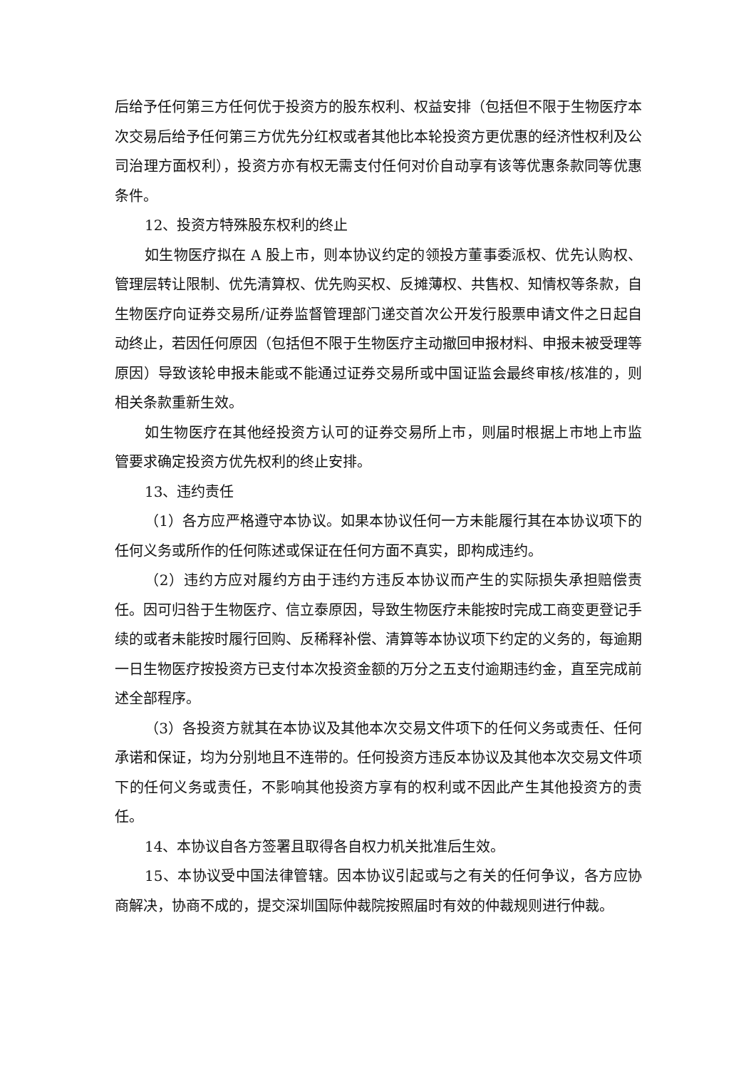后给予任何第三方任何优于投资方的股东权利、权益安排（包括但不限于生物医疗本次交易后给予任何第三方优先分红权或者其他比本轮投资方更优惠的经济性权利及公司治理方面权利），投资方亦有权无需支付任何对价自动享有该等优惠条款同等优惠条件。
12、投资方特殊股东权利的终止
如生物医疗拟在 A 股上市，则本协议约定的领投方董事委派权、优先认购权、管理层转让限制、优先清算权、优先购买权、反摊薄权、共售权、知情权等条款，自生物医疗向证券交易所/证券监督管理部门递交首次公开发行股票申请文件之日起自动终止，若因任何原因（包括但不限于生物医疗主动撤回申报材料、申报未被受理等原因）导致该轮申报未能或不能通过证券交易所或中国证监会最终审核/核准的，则相关条款重新生效。
如生物医疗在其他经投资方认可的证券交易所上市，则届时根据上市地上市监管要求确定投资方优先权利的终止安排。
13、违约责任
（1）各方应严格遵守本协议。如果本协议任何一方未能履行其在本协议项下的任何义务或所作的任何陈述或保证在任何方面不真实，即构成违约。
（2）违约方应对履约方由于违约方违反本协议而产生的实际损失承担赔偿责任。因可归咎于生物医疗、信立泰原因，导致生物医疗未能按时完成工商变更登记手续的或者未能按时履行回购、反稀释补偿、清算等本协议项下约定的义务的，每逾期一日生物医疗按投资方已支付本次投资金额的万分之五支付逾期违约金，直至完成前述全部程序。
（3）各投资方就其在本协议及其他本次交易文件项下的任何义务或责任、任何承诺和保证，均为分别地且不连带的。任何投资方违反本协议及其他本次交易文件项下的任何义务或责任，不影响其他投资方享有的权利或不因此产生其他投资方的责任。
14、本协议自各方签署且取得各自权力机关批准后生效。
15、本协议受中国法律管辖。因本协议引起或与之有关的任何争议，各方应协商解决，协商不成的，提交深圳国际仲裁院按照届时有效的仲裁规则进行仲裁。